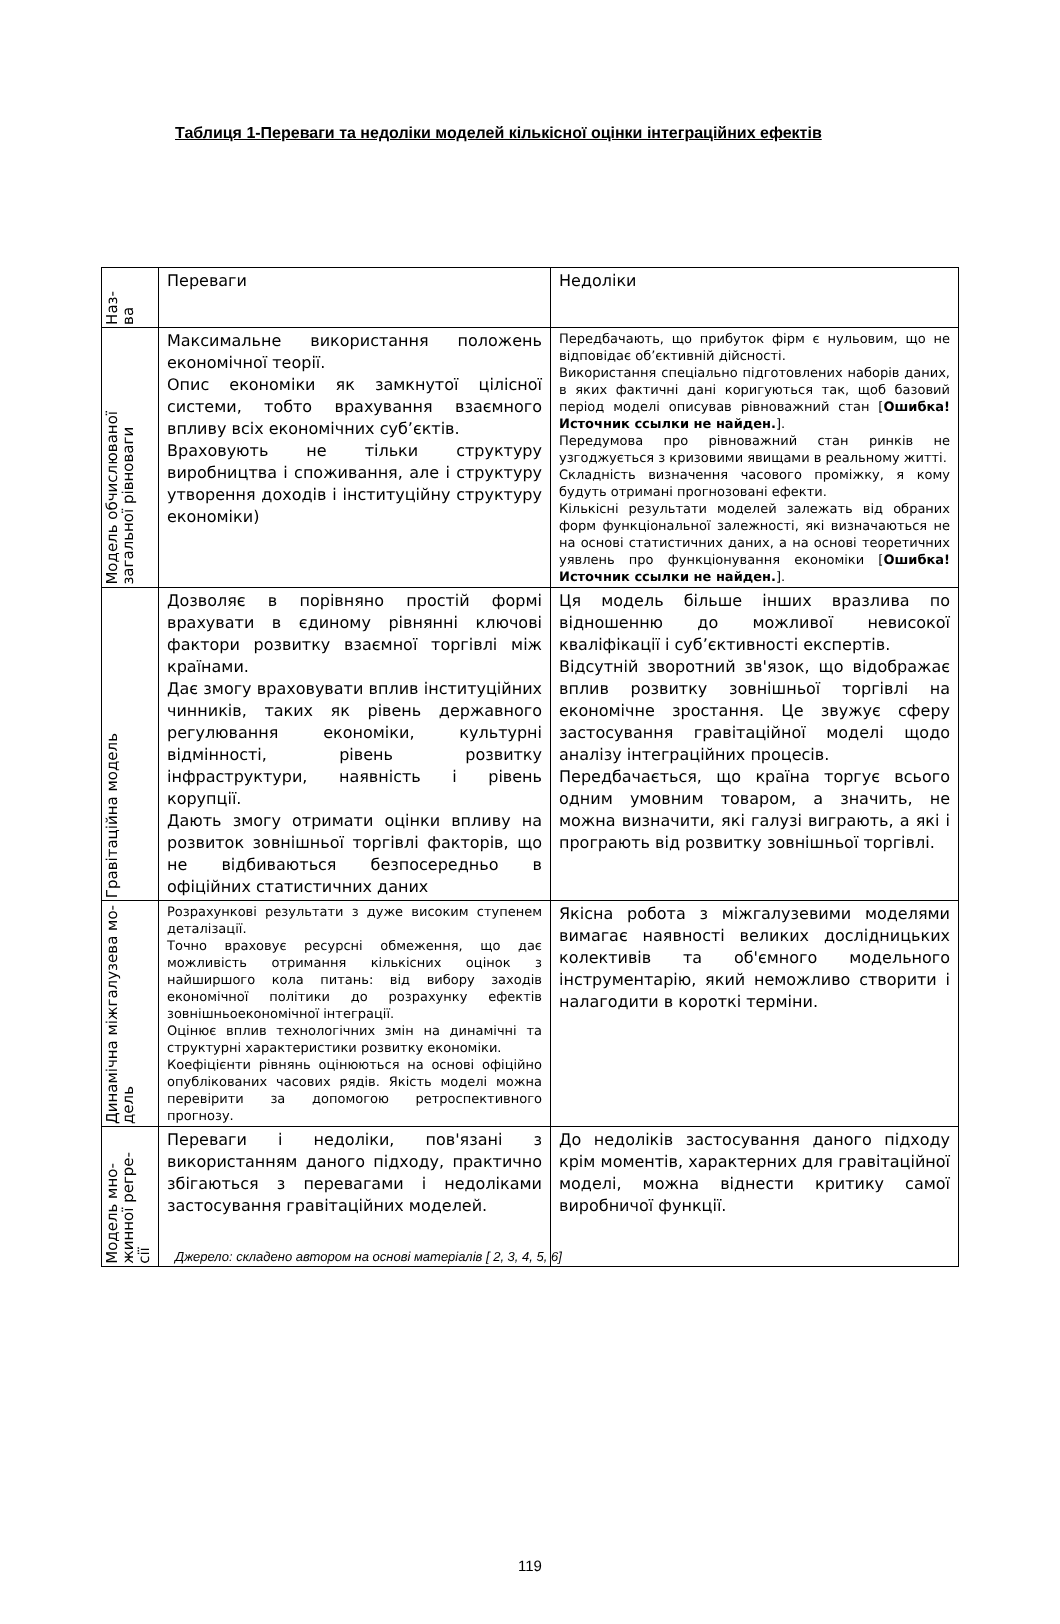Таблиця 1-Переваги та недоліки моделей кількісної оцінки інтеграційних ефектів
| Наз- ва | Переваги | Недоліки |
| --- | --- | --- |
| Модель обчислюваної загальної рівноваги | Максимальне використання положень економічної теорії. Опис економіки як замкнутої цілісної системи, тобто врахування взаємного впливу всіх економічних суб’єктів. Враховують не тільки структуру виробництва і споживання, але і структуру утворення доходів і інституційну структуру економіки) | Передбачають, що прибуток фірм є нульовим, що не відповідає об’єктивній дійсності. Використання спеціально підготовлених наборів даних, в яких фактичні дані коригуються так, щоб базовий період моделі описував рівноважний стан [ Ошибка! Источник ссылки не найден. ]. Передумова про рівноважний стан ринків не узгоджується з кризовими явищами в реальному житті. Складність визначення часового проміжку, я кому будуть отримані прогнозовані ефекти. Кількісні результати моделей залежать від обраних форм функціональної залежності, які визначаються не на основі статистичних даних, а на основі теоретичних уявлень про функціонування економіки [ Ошибка! Источник ссылки не найден. ]. |
| Гравітаційна модель | Дозволяє в порівняно простій формі врахувати в єдиному рівнянні ключові фактори розвитку взаємної торгівлі між країнами. Дає змогу враховувати вплив інституційних чинників, таких як рівень державного регулювання економіки, культурні відмінності, рівень розвитку інфраструктури, наявність і рівень корупції. Дають змогу отримати оцінки впливу на розвиток зовнішньої торгівлі факторів, що не відбиваються безпосередньо в офіційних статистичних даних | Ця модель більше інших вразлива по відношенню до можливої невисокої кваліфікації і суб’єктивності експертів. Відсутній зворотний зв'язок, що відображає вплив розвитку зовнішньої торгівлі на економічне зростання. Це звужує сферу застосування гравітаційної моделі щодо аналізу інтеграційних процесів. Передбачається, що країна торгує всього одним умовним товаром, а значить, не можна визначити, які галузі виграють, а які і програють від розвитку зовнішньої торгівлі. |
| Динамічна міжгалузева мо- дель | Розрахункові результати з дуже високим ступенем деталізації. Точно враховує ресурсні обмеження, що дає можливість отримання кількісних оцінок з найширшого кола питань: від вибору заходів економічної політики до розрахунку ефектів зовнішньоекономічної інтеграції. Оцінює вплив технологічних змін на динамічні та структурні характеристики розвитку економіки. Коефіцієнти рівнянь оцінюються на основі офіційно опублікованих часових рядів. Якість моделі можна перевірити за допомогою ретроспективного прогнозу. | Якісна робота з міжгалузевими моделями вимагає наявності великих дослідницьких колективів та об'ємного модельного інструментарію, який неможливо створити і налагодити в короткі терміни. |
| Модель мно- жинної регре- сії | Переваги і недоліки, пов'язані з використанням даного підходу, практично збігаються з перевагами і недоліками застосування гравітаційних моделей. | До недоліків застосування даного підходу крім моментів, характерних для гравітаційної моделі, можна віднести критику самої виробничої функції. |
Джерело: складено автором на основі матеріалів [ 2, 3, 4, 5, 6]
119